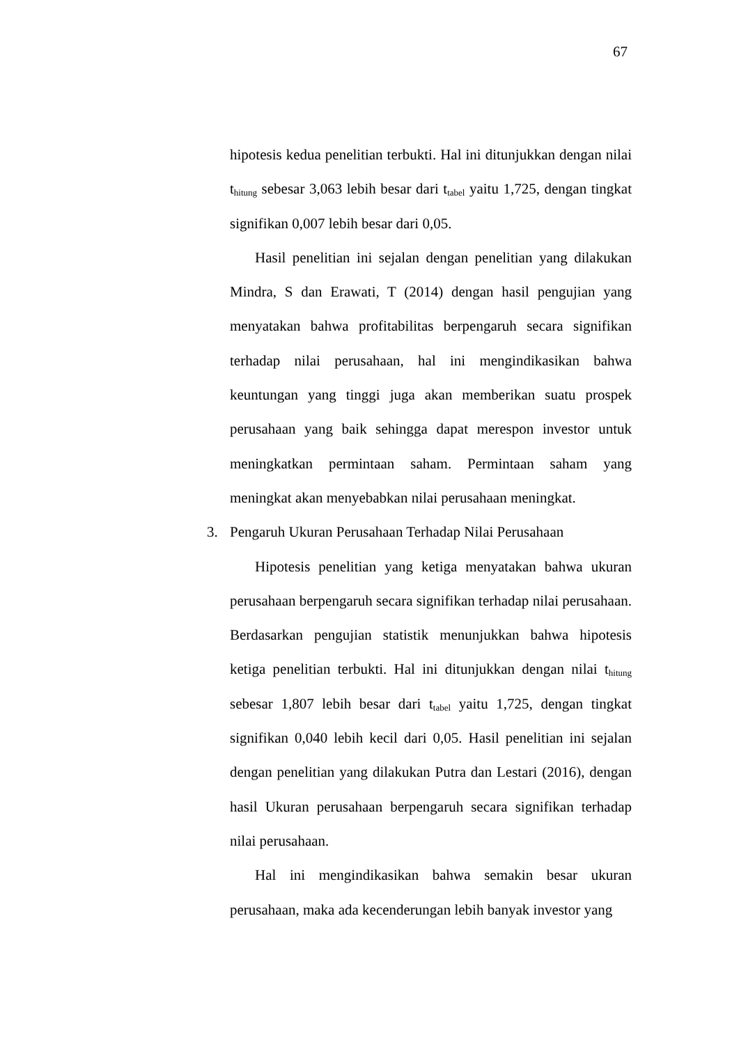67
hipotesis kedua penelitian terbukti. Hal ini ditunjukkan dengan nilai t<sub>hitung</sub> sebesar 3,063 lebih besar dari t<sub>tabel</sub> yaitu 1,725, dengan tingkat signifikan 0,007 lebih besar dari 0,05.
Hasil penelitian ini sejalan dengan penelitian yang dilakukan Mindra, S dan Erawati, T (2014) dengan hasil pengujian yang menyatakan bahwa profitabilitas berpengaruh secara signifikan terhadap nilai perusahaan, hal ini mengindikasikan bahwa keuntungan yang tinggi juga akan memberikan suatu prospek perusahaan yang baik sehingga dapat merespon investor untuk meningkatkan permintaan saham. Permintaan saham yang meningkat akan menyebabkan nilai perusahaan meningkat.
3. Pengaruh Ukuran Perusahaan Terhadap Nilai Perusahaan
Hipotesis penelitian yang ketiga menyatakan bahwa ukuran perusahaan berpengaruh secara signifikan terhadap nilai perusahaan. Berdasarkan pengujian statistik menunjukkan bahwa hipotesis ketiga penelitian terbukti. Hal ini ditunjukkan dengan nilai t<sub>hitung</sub> sebesar 1,807 lebih besar dari t<sub>tabel</sub> yaitu 1,725, dengan tingkat signifikan 0,040 lebih kecil dari 0,05. Hasil penelitian ini sejalan dengan penelitian yang dilakukan Putra dan Lestari (2016), dengan hasil Ukuran perusahaan berpengaruh secara signifikan terhadap nilai perusahaan.
Hal ini mengindikasikan bahwa semakin besar ukuran perusahaan, maka ada kecenderungan lebih banyak investor yang